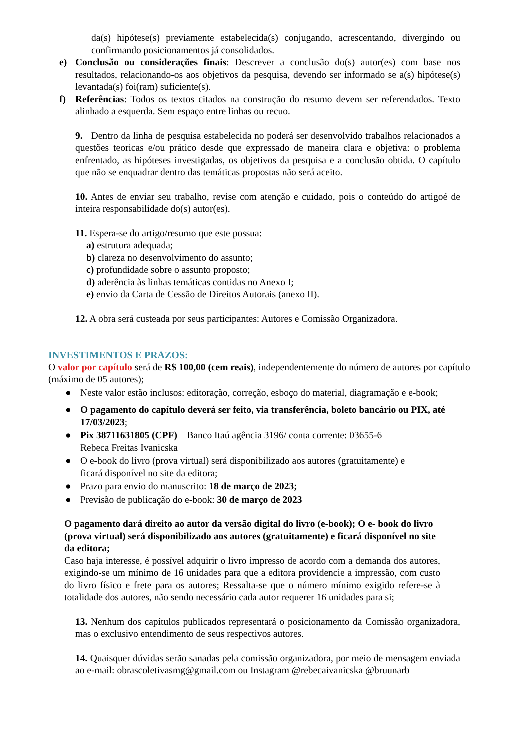da(s) hipótese(s) previamente estabelecida(s) conjugando, acrescentando, divergindo ou confirmando posicionamentos já consolidados.
e) Conclusão ou considerações finais: Descrever a conclusão do(s) autor(es) com base nos resultados, relacionando-os aos objetivos da pesquisa, devendo ser informado se a(s) hipótese(s) levantada(s) foi(ram) suficiente(s).
f) Referências: Todos os textos citados na construção do resumo devem ser referendados. Texto alinhado a esquerda. Sem espaço entre linhas ou recuo.
9. Dentro da linha de pesquisa estabelecida no poderá ser desenvolvido trabalhos relacionados a questões teoricas e/ou prático desde que expressado de maneira clara e objetiva: o problema enfrentado, as hipóteses investigadas, os objetivos da pesquisa e a conclusão obtida. O capítulo que não se enquadrar dentro das temáticas propostas não será aceito.
10. Antes de enviar seu trabalho, revise com atenção e cuidado, pois o conteúdo do artigoé de inteira responsabilidade do(s) autor(es).
11. Espera-se do artigo/resumo que este possua:
a) estrutura adequada;
b) clareza no desenvolvimento do assunto;
c) profundidade sobre o assunto proposto;
d) aderência às linhas temáticas contidas no Anexo I;
e) envio da Carta de Cessão de Direitos Autorais (anexo II).
12. A obra será custeada por seus participantes: Autores e Comissão Organizadora.
INVESTIMENTOS E PRAZOS:
O valor por capítulo será de R$ 100,00 (cem reais), independentemente do número de autores por capítulo (máximo de 05 autores);
● Neste valor estão inclusos: editoração, correção, esboço do material, diagramação e e-book;
● O pagamento do capítulo deverá ser feito, via transferência, boleto bancário ou PIX, até 17/03/2023;
● Pix 38711631805 (CPF) – Banco Itaú agência 3196/ conta corrente: 03655-6 –
Rebeca Freitas Ivanicska
● O e-book do livro (prova virtual) será disponibilizado aos autores (gratuitamente) e
ficará disponível no site da editora;
● Prazo para envio do manuscrito: 18 de março de 2023;
● Previsão de publicação do e-book: 30 de março de 2023
O pagamento dará direito ao autor da versão digital do livro (e-book); O e- book do livro (prova virtual) será disponibilizado aos autores (gratuitamente) e ficará disponível no site da editora;
Caso haja interesse, é possível adquirir o livro impresso de acordo com a demanda dos autores, exigindo-se um mínimo de 16 unidades para que a editora providencie a impressão, com custo do livro físico e frete para os autores; Ressalta-se que o número mínimo exigido refere-se à totalidade dos autores, não sendo necessário cada autor requerer 16 unidades para si;
13. Nenhum dos capítulos publicados representará o posicionamento da Comissão organizadora, mas o exclusivo entendimento de seus respectivos autores.
14. Quaisquer dúvidas serão sanadas pela comissão organizadora, por meio de mensagem enviada ao e-mail: obrascoletivasmg@gmail.com ou Instagram @rebecaivanicska @bruunarb